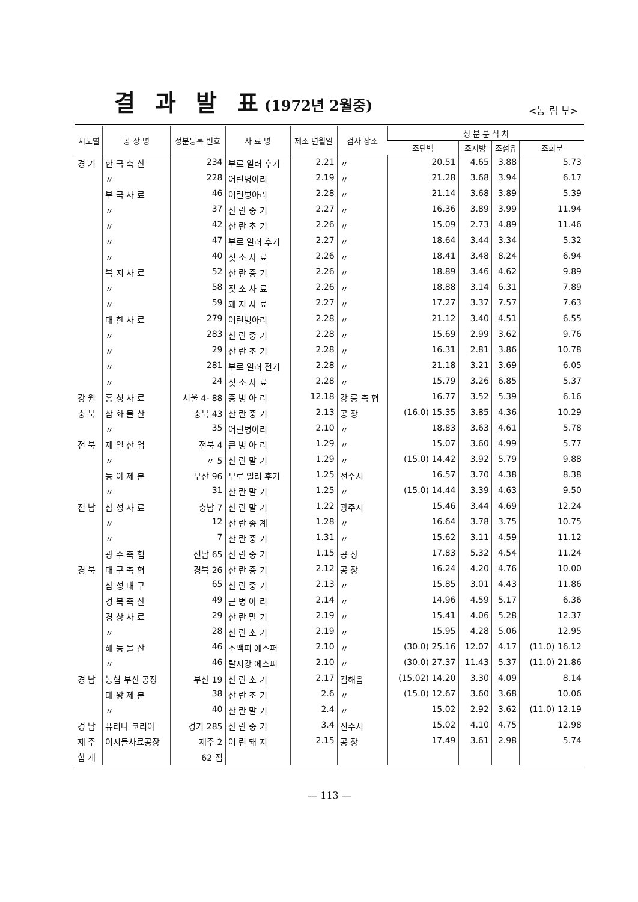결 과 발 표(1972년 2월중)
<농 림 부>
| 시도별 | 공 장 명 | 성분등록 번호 | 사 료 명 | 제조 년월일 | 검사 장소 | 성 분 분 석 치 | | | |
| --- | --- | --- | --- | --- | --- | --- | --- | --- | --- |
| | | | | | | 조단백 | 조지방 | 조섬유 | 조회분 |
| 경 기 | 한 국 축 산 | 234 | 부로 일러 후기 | 2.21 | 〃 | 20.51 | 4.65 | 3.88 | 5.73 |
| | 〃 | 228 | 어린병아리 | 2.19 | 〃 | 21.28 | 3.68 | 3.94 | 6.17 |
| | 부 국 사 료 | 46 | 어린병아리 | 2.28 | 〃 | 21.14 | 3.68 | 3.89 | 5.39 |
| | 〃 | 37 | 산 란 중 기 | 2.27 | 〃 | 16.36 | 3.89 | 3.99 | 11.94 |
| | 〃 | 42 | 산 란 초 기 | 2.26 | 〃 | 15.09 | 2.73 | 4.89 | 11.46 |
| | 〃 | 47 | 부로 일러 후기 | 2.27 | 〃 | 18.64 | 3.44 | 3.34 | 5.32 |
| | 〃 | 40 | 젖 소 사 료 | 2.26 | 〃 | 18.41 | 3.48 | 8.24 | 6.94 |
| | 복 지 사 료 | 52 | 산 란 중 기 | 2.26 | 〃 | 18.89 | 3.46 | 4.62 | 9.89 |
| | 〃 | 58 | 젖 소 사 료 | 2.26 | 〃 | 18.88 | 3.14 | 6.31 | 7.89 |
| | 〃 | 59 | 돼 지 사 료 | 2.27 | 〃 | 17.27 | 3.37 | 7.57 | 7.63 |
| | 대 한 사 료 | 279 | 어린병아리 | 2.28 | 〃 | 21.12 | 3.40 | 4.51 | 6.55 |
| | 〃 | 283 | 산 란 중 기 | 2.28 | 〃 | 15.69 | 2.99 | 3.62 | 9.76 |
| | 〃 | 29 | 산 란 초 기 | 2.28 | 〃 | 16.31 | 2.81 | 3.86 | 10.78 |
| | 〃 | 281 | 부로 일러 전기 | 2.28 | 〃 | 21.18 | 3.21 | 3.69 | 6.05 |
| | 〃 | 24 | 젖 소 사 료 | 2.28 | 〃 | 15.79 | 3.26 | 6.85 | 5.37 |
| 강 원 | 홍 성 사 료 | 서울 4- 88 | 중 병 아 리 | 12.18 | 강 릉 축 협 | 16.77 | 3.52 | 5.39 | 6.16 |
| 충 북 | 삼 화 물 산 | 충북 43 | 산 란 중 기 | 2.13 | 공 장 | (16.0) 15.35 | 3.85 | 4.36 | 10.29 |
| | 〃 | 35 | 어린병아리 | 2.10 | 〃 | 18.83 | 3.63 | 4.61 | 5.78 |
| 전 북 | 제 일 산 업 | 전북 4 | 큰 병 아 리 | 1.29 | 〃 | 15.07 | 3.60 | 4.99 | 5.77 |
| | 〃 | 〃 5 | 산 란 말 기 | 1.29 | 〃 | (15.0) 14.42 | 3.92 | 5.79 | 9.88 |
| | 동 아 제 분 | 부산 96 | 부로 일러 후기 | 1.25 | 전주시 | 16.57 | 3.70 | 4.38 | 8.38 |
| | 〃 | 31 | 산 란 말 기 | 1.25 | 〃 | (15.0) 14.44 | 3.39 | 4.63 | 9.50 |
| 전 남 | 삼 성 사 료 | 충남 7 | 산 란 말 기 | 1.22 | 광주시 | 15.46 | 3.44 | 4.69 | 12.24 |
| | 〃 | 12 | 산 란 종 계 | 1.28 | 〃 | 16.64 | 3.78 | 3.75 | 10.75 |
| | 〃 | 7 | 산 란 중 기 | 1.31 | 〃 | 15.62 | 3.11 | 4.59 | 11.12 |
| | 광 주 축 협 | 전남 65 | 산 란 중 기 | 1.15 | 공 장 | 17.83 | 5.32 | 4.54 | 11.24 |
| 경 북 | 대 구 축 협 | 경북 26 | 산 란 중 기 | 2.12 | 공 장 | 16.24 | 4.20 | 4.76 | 10.00 |
| | 삼 성 대 구 | 65 | 산 란 중 기 | 2.13 | 〃 | 15.85 | 3.01 | 4.43 | 11.86 |
| | 경 북 축 산 | 49 | 큰 병 아 리 | 2.14 | 〃 | 14.96 | 4.59 | 5.17 | 6.36 |
| | 경 상 사 료 | 29 | 산 란 말 기 | 2.19 | 〃 | 15.41 | 4.06 | 5.28 | 12.37 |
| | 〃 | 28 | 산 란 초 기 | 2.19 | 〃 | 15.95 | 4.28 | 5.06 | 12.95 |
| | 해 동 물 산 | 46 | 소맥피 에스퍼 | 2.10 | 〃 | (30.0) 25.16 | 12.07 | 4.17 | (11.0) 16.12 |
| | 〃 | 46 | 탈지강 에스퍼 | 2.10 | 〃 | (30.0) 27.37 | 11.43 | 5.37 | (11.0) 21.86 |
| 경 남 | 농협 부산 공장 | 부산 19 | 산 란 초 기 | 2.17 | 김해읍 | (15.02) 14.20 | 3.30 | 4.09 | 8.14 |
| | 대 왕 제 분 | 38 | 산 란 초 기 | 2.6 | 〃 | (15.0) 12.67 | 3.60 | 3.68 | 10.06 |
| | 〃 | 40 | 산 란 말 기 | 2.4 | 〃 | 15.02 | 2.92 | 3.62 | (11.0) 12.19 |
| 경 남 | 퓨리나 코리아 | 경기 285 | 산 란 중 기 | 3.4 | 진주시 | 15.02 | 4.10 | 4.75 | 12.98 |
| 제 주 | 이시돌사료공장 | 제주 2 | 어 린 돼 지 | 2.15 | 공 장 | 17.49 | 3.61 | 2.98 | 5.74 |
| 합 계 | | 62 점 | | | | | | | |
— 113 —